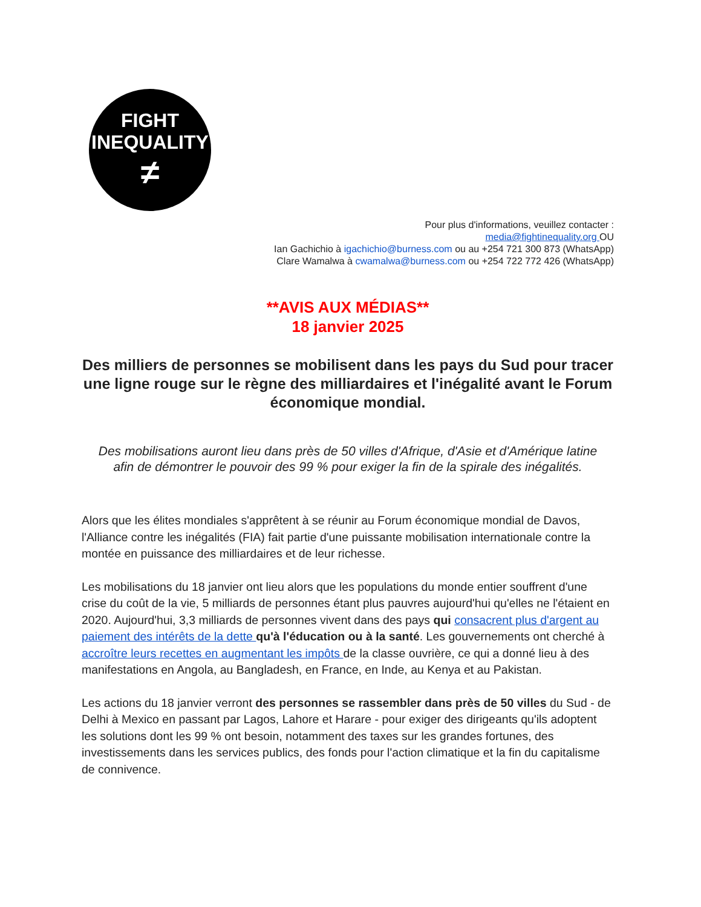FIGHT
INEQUALITY
≠
Pour plus d'informations, veuillez contacter :
media@fightinequality.org OU
Ian Gachichio à igachichio@burness.com ou au +254 721 300 873 (WhatsApp)
Clare Wamalwa à cwamalwa@burness.com ou +254 722 772 426 (WhatsApp)
**AVIS AUX MÉDIAS**
18 janvier 2025
Des milliers de personnes se mobilisent dans les pays du Sud pour tracer une ligne rouge sur le règne des milliardaires et l'inégalité avant le Forum économique mondial.
Des mobilisations auront lieu dans près de 50 villes d'Afrique, d'Asie et d'Amérique latine afin de démontrer le pouvoir des 99 % pour exiger la fin de la spirale des inégalités.
Alors que les élites mondiales s'apprêtent à se réunir au Forum économique mondial de Davos, l'Alliance contre les inégalités (FIA) fait partie d'une puissante mobilisation internationale contre la montée en puissance des milliardaires et de leur richesse.
Les mobilisations du 18 janvier ont lieu alors que les populations du monde entier souffrent d'une crise du coût de la vie, 5 milliards de personnes étant plus pauvres aujourd'hui qu'elles ne l'étaient en 2020. Aujourd'hui, 3,3 milliards de personnes vivent dans des pays qui consacrent plus d'argent au paiement des intérêts de la dette qu'à l'éducation ou à la santé. Les gouvernements ont cherché à accroître leurs recettes en augmentant les impôts de la classe ouvrière, ce qui a donné lieu à des manifestations en Angola, au Bangladesh, en France, en Inde, au Kenya et au Pakistan.
Les actions du 18 janvier verront des personnes se rassembler dans près de 50 villes du Sud - de Delhi à Mexico en passant par Lagos, Lahore et Harare - pour exiger des dirigeants qu'ils adoptent les solutions dont les 99 % ont besoin, notamment des taxes sur les grandes fortunes, des investissements dans les services publics, des fonds pour l'action climatique et la fin du capitalisme de connivence.